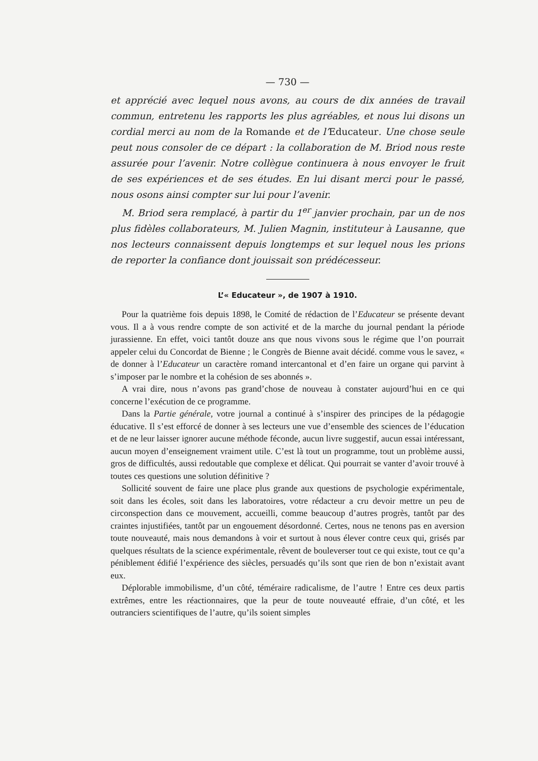— 730 —
et apprécié avec lequel nous avons, au cours de dix années de travail commun, entretenu les rapports les plus agréables, et nous lui disons un cordial merci au nom de la Romande et de l’Educateur. Une chose seule peut nous consoler de ce départ : la collaboration de M. Briod nous reste assurée pour l’avenir. Notre collègue continuera à nous envoyer le fruit de ses expériences et de ses études. En lui disant merci pour le passé, nous osons ainsi compter sur lui pour l’avenir.
M. Briod sera remplacé, à partir du 1<sup>er</sup> janvier prochain, par un de nos plus fidèles collaborateurs, M. Julien Magnin, instituteur à Lausanne, que nos lecteurs connaissent depuis longtemps et sur lequel nous les prions de reporter la confiance dont jouissait son prédécesseur.
L’« Educateur », de 1907 à 1910.
Pour la quatrième fois depuis 1898, le Comité de rédaction de l’Educateur se présente devant vous. Il a à vous rendre compte de son activité et de la marche du journal pendant la période jurassienne. En effet, voici tantôt douze ans que nous vivons sous le régime que l’on pourrait appeler celui du Concordat de Bienne ; le Congrès de Bienne avait décidé. comme vous le savez, « de donner à l’Educateur un caractère romand intercantonal et d’en faire un organe qui parvint à s’imposer par le nombre et la cohésion de ses abonnés ».
A vrai dire, nous n’avons pas grand’chose de nouveau à constater aujourd’hui en ce qui concerne l’exécution de ce programme.
Dans la Partie générale, votre journal a continué à s’inspirer des principes de la pédagogie éducative. Il s’est efforcé de donner à ses lecteurs une vue d’ensemble des sciences de l’éducation et de ne leur laisser ignorer aucune méthode féconde, aucun livre suggestif, aucun essai intéressant, aucun moyen d’enseignement vraiment utile. C’est là tout un programme, tout un problème aussi, gros de difficultés, aussi redoutable que complexe et délicat. Qui pourrait se vanter d’avoir trouvé à toutes ces questions une solution définitive ?
Sollicité souvent de faire une place plus grande aux questions de psychologie expérimentale, soit dans les écoles, soit dans les laboratoires, votre rédacteur a cru devoir mettre un peu de circonspection dans ce mouvement, accueilli, comme beaucoup d’autres progrès, tantôt par des craintes injustifiées, tantôt par un engouement désordonné. Certes, nous ne tenons pas en aversion toute nouveauté, mais nous demandons à voir et surtout à nous élever contre ceux qui, grisés par quelques résultats de la science expérimentale, rêvent de bouleverser tout ce qui existe, tout ce qu’a péniblement édifié l’expérience des siècles, persuadés qu’ils sont que rien de bon n’existait avant eux.
Déplorable immobilisme, d’un côté, téméraire radicalisme, de l’autre ! Entre ces deux partis extrêmes, entre les réactionnaires, que la peur de toute nouveauté effraie, d’un côté, et les outranciers scientifiques de l’autre, qu’ils soient simples